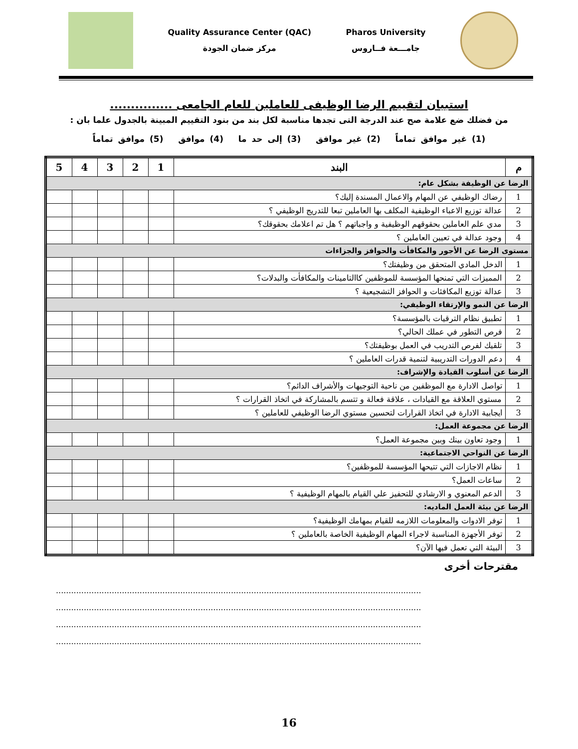Quality Assurance Center (QAC)
مركز ضمان الجودة
Pharos University
جامـــعة فــاروس
استبيان لتقييم الرضا الوظيفى للعاملين للعام الجامعى ...............
من فضلك ضع علامة صح عند الدرجة التى تجدها مناسبة لكل بند من بنود التقييم المبينة بالجدول علما بان :
(1) غير موافق تماماً (2) غير موافق (3) إلى حد ما (4) موافق (5) موافق تماماً
| م | البند | 1 | 2 | 3 | 4 | 5 |
| --- | --- | --- | --- | --- | --- | --- |
| الرضا عن الوظيفة بشكل عام: | | | | | | |
| 1 | رضاك الوظيفي عن المهام والاعمال المسندة إليك؟ | | | | | |
| 2 | عدالة توزيع الاعباء الوظيفية المكلف بها العاملين تبعا للتدريج الوظيفي ؟ | | | | | |
| 3 | مدي علم العاملين بحقوقهم الوظيفية و واجباتهم ؟ هل تم اعلامك بحقوقك؟ | | | | | |
| 4 | وجود عدالة في تعيين العاملين ؟ | | | | | |
| مستوى الرضا عن الأجور والمكافأت والحوافز والجزاءات | | | | | | |
| 1 | الدخل المادي المتحقق من وظيفتك؟ | | | | | |
| 2 | المميزات التي تمنحها المؤسسة للموظفين كاالتامينات والمكافأت والبدلات؟ | | | | | |
| 3 | عدالة توزيع المكافئات و الحوافز التشجيعية ؟ | | | | | |
| الرضا عن النمو والإرتقاء الوظيفي: | | | | | | |
| 1 | تطبيق نظام الترقيات بالمؤسسة؟ | | | | | |
| 2 | فرص التطور في عملك الحالي؟ | | | | | |
| 3 | تلقيك لفرص التدريب في العمل بوظيفتك؟ | | | | | |
| 4 | دعم الدورات التدريبية لتنمية قدرات العاملين ؟ | | | | | |
| الرضا عن أسلوب القيادة والإشراف: | | | | | | |
| 1 | تواصل الادارة مع الموظفين من ناحية التوجيهات والأشراف الدائم؟ | | | | | |
| 2 | مستوي العلاقة مع القيادات ، علاقة فعالة و تتسم بالمشاركة في اتخاذ القرارات ؟ | | | | | |
| 3 | ايجابية الادارة في اتخاذ القرارات لتحسين مستوي الرضا الوظيفي للعاملين ؟ | | | | | |
| الرضا عن مجموعة العمل: | | | | | | |
| 1 | وجود تعاون بينك وبين مجموعة العمل؟ | | | | | |
| الرضا عن النواحي الاجتماعية: | | | | | | |
| 1 | نظام الاجازات التي تتيحها المؤسسة للموظفين؟ | | | | | |
| 2 | ساعات العمل؟ | | | | | |
| 3 | الدعم المعنوي و الارشادي للتحفيز علي القيام بالمهام الوظيفية ؟ | | | | | |
| الرضا عن بيئة العمل الماديه: | | | | | | |
| 1 | توفر الادوات والمعلومات اللازمه للقيام بمهامك الوظيفية؟ | | | | | |
| 2 | توفر الأجهزة المناسبة لاجراء المهام الوظيفية الخاصة بالعاملين ؟ | | | | | |
| 3 | البيئة التي تعمل فيها الآن؟ | | | | | |
مقترحات أخرى
................................................................................................................................................
................................................................................................................................................
................................................................................................................................................
................................................................................................................................................
16